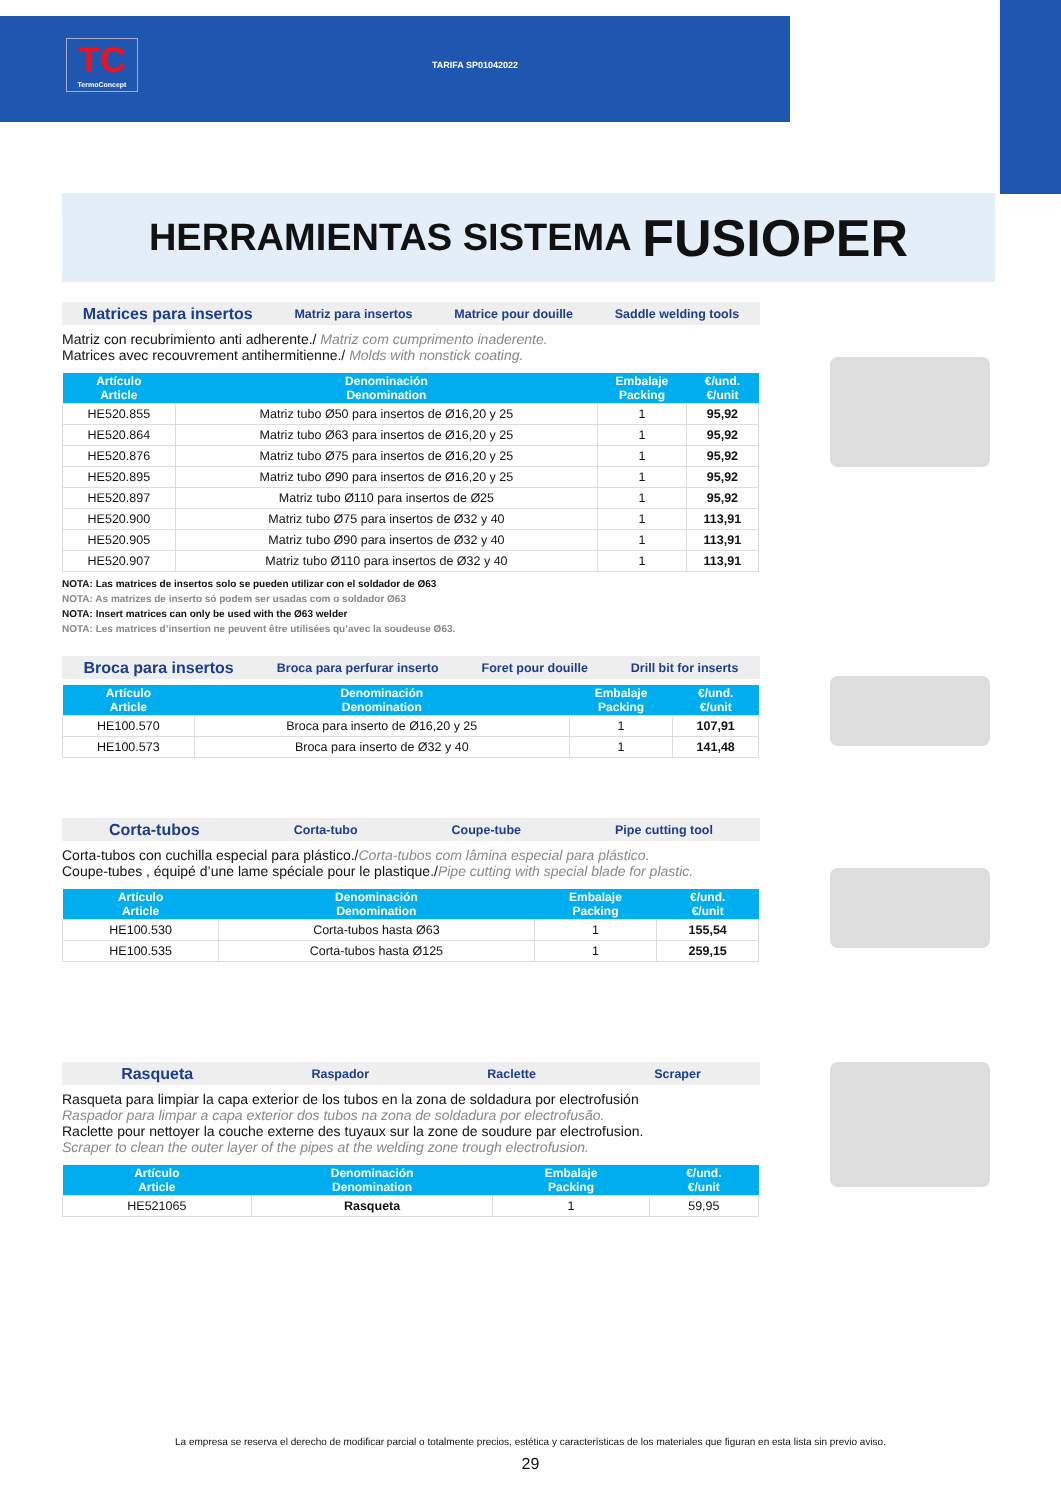TC
TermoConcept
TARIFA SP01042022
HERRAMIENTAS SISTEMA FUSIOPER
Matrices para insertos Matriz para insertos Matrice pour douille Saddle welding tools
Matriz con recubrimiento anti adherente./ Matriz com cumprimento inaderente.
Matrices avec recouvrement antihermitienne./ Molds with nonstick coating.
| Artículo Article | Denominación Denomination | Embalaje Packing | €/und. €/unit |
| --- | --- | --- | --- |
| HE520.855 | Matriz tubo Ø50 para insertos de Ø16,20 y 25 | 1 | 95,92 |
| HE520.864 | Matriz tubo Ø63 para insertos de Ø16,20 y 25 | 1 | 95,92 |
| HE520.876 | Matriz tubo Ø75 para insertos de Ø16,20 y 25 | 1 | 95,92 |
| HE520.895 | Matriz tubo Ø90 para insertos de Ø16,20 y 25 | 1 | 95,92 |
| HE520.897 | Matriz tubo Ø110 para insertos de Ø25 | 1 | 95,92 |
| HE520.900 | Matriz tubo Ø75 para insertos de Ø32 y 40 | 1 | 113,91 |
| HE520.905 | Matriz tubo Ø90 para insertos de Ø32 y 40 | 1 | 113,91 |
| HE520.907 | Matriz tubo Ø110 para insertos de Ø32 y 40 | 1 | 113,91 |
NOTA: Las matrices de insertos solo se pueden utilizar con el soldador de Ø63
NOTA: As matrizes de inserto só podem ser usadas com o soldador Ø63
NOTA: Insert matrices can only be used with the Ø63 welder
NOTA: Les matrices d’insertion ne peuvent être utilisées qu’avec la soudeuse Ø63.
Broca para insertos Broca para perfurar inserto Foret pour douille Drill bit for inserts
| Artículo Article | Denominación Denomination | Embalaje Packing | €/und. €/unit |
| --- | --- | --- | --- |
| HE100.570 | Broca para inserto de Ø16,20 y 25 | 1 | 107,91 |
| HE100.573 | Broca para inserto de Ø32 y 40 | 1 | 141,48 |
Corta-tubos Corta-tubo Coupe-tube Pipe cutting tool
Corta-tubos con cuchilla especial para plástico./Corta-tubos com lâmina especial para plástico.
Coupe-tubes , équipé d’une lame spéciale pour le plastique./Pipe cutting with special blade for plastic.
| Artículo Article | Denominación Denomination | Embalaje Packing | €/und. €/unit |
| --- | --- | --- | --- |
| HE100.530 | Corta-tubos hasta Ø63 | 1 | 155,54 |
| HE100.535 | Corta-tubos hasta Ø125 | 1 | 259,15 |
Rasqueta Raspador Raclette Scraper
Rasqueta para limpiar la capa exterior de los tubos en la zona de soldadura por electrofusión
Raspador para limpar a capa exterior dos tubos na zona de soldadura por electrofusão.
Raclette pour nettoyer la couche externe des tuyaux sur la zone de soudure par electrofusion.
Scraper to clean the outer layer of the pipes at the welding zone trough electrofusion.
| Artículo Article | Denominación Denomination | Embalaje Packing | €/und. €/unit |
| --- | --- | --- | --- |
| HE521065 | Rasqueta | 1 | 59,95 |
La empresa se reserva el derecho de modificar parcial o totalmente precios, estética y características de los materiales que figuran en esta lista sin previo aviso.
29